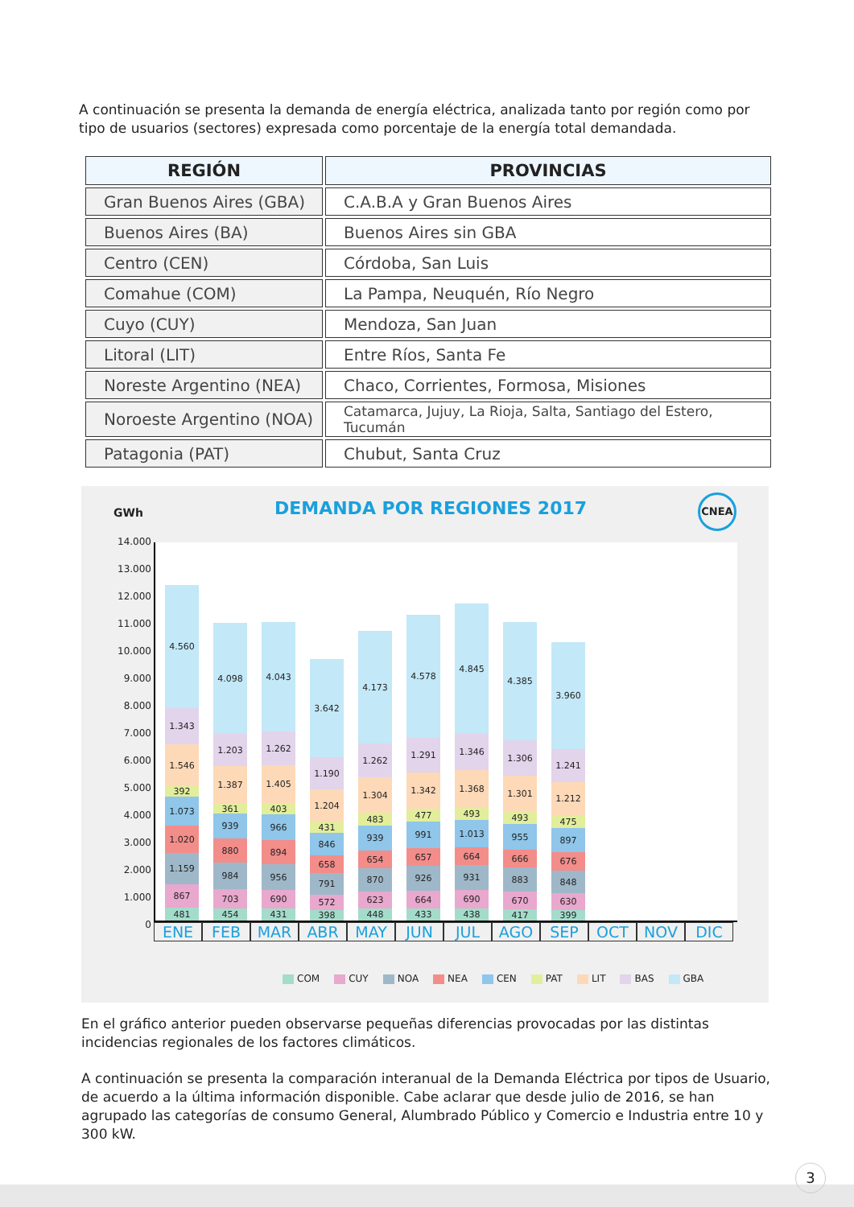A continuación se presenta la demanda de energía eléctrica, analizada tanto por región como por tipo de usuarios (sectores) expresada como porcentaje de la energía total demandada.
| REGIÓN | PROVINCIAS |
| --- | --- |
| Gran Buenos Aires (GBA) | C.A.B.A y Gran Buenos Aires |
| Buenos Aires (BA) | Buenos Aires sin GBA |
| Centro (CEN) | Córdoba, San Luis |
| Comahue (COM) | La Pampa, Neuquén, Río Negro |
| Cuyo (CUY) | Mendoza, San Juan |
| Litoral (LIT) | Entre Ríos, Santa Fe |
| Noreste Argentino (NEA) | Chaco, Corrientes, Formosa, Misiones |
| Noroeste Argentino (NOA) | Catamarca, Jujuy, La Rioja, Salta, Santiago del Estero, Tucumán |
| Patagonia (PAT) | Chubut, Santa Cruz |
GWh DEMANDA POR REGIONES 2017 CNEA
14.000
13.000
12.000
11.000
10.000
9.000
8.000
7.000
6.000
5.000
4.000
3.000
2.000
1.000
0
481
867
1.159
1.020
1.073
392
1.546
1.343
4.560
454
703
984
880
939
361
1.387
1.203
4.098
431
690
956
894
966
403
1.405
1.262
4.043
398
572
791
658
846
431
1.204
1.190
3.642
448
623
870
654
939
483
1.304
1.262
4.173
433
664
926
657
991
477
1.342
1.291
4.578
438
690
931
664
1.013
493
1.368
1.346
4.845
417
670
883
666
955
493
1.301
1.306
4.385
399
630
848
676
897
475
1.212
1.241
3.960
ENE FEB MAR ABR MAY JUN JUL AGO SEP OCT NOV DIC
COM CUY NOA NEA CEN PAT LIT BAS GBA
En el gráfico anterior pueden observarse pequeñas diferencias provocadas por las distintas incidencias regionales de los factores climáticos.
A continuación se presenta la comparación interanual de la Demanda Eléctrica por tipos de Usuario, de acuerdo a la última información disponible. Cabe aclarar que desde julio de 2016, se han agrupado las categorías de consumo General, Alumbrado Público y Comercio e Industria entre 10 y 300 kW.
3